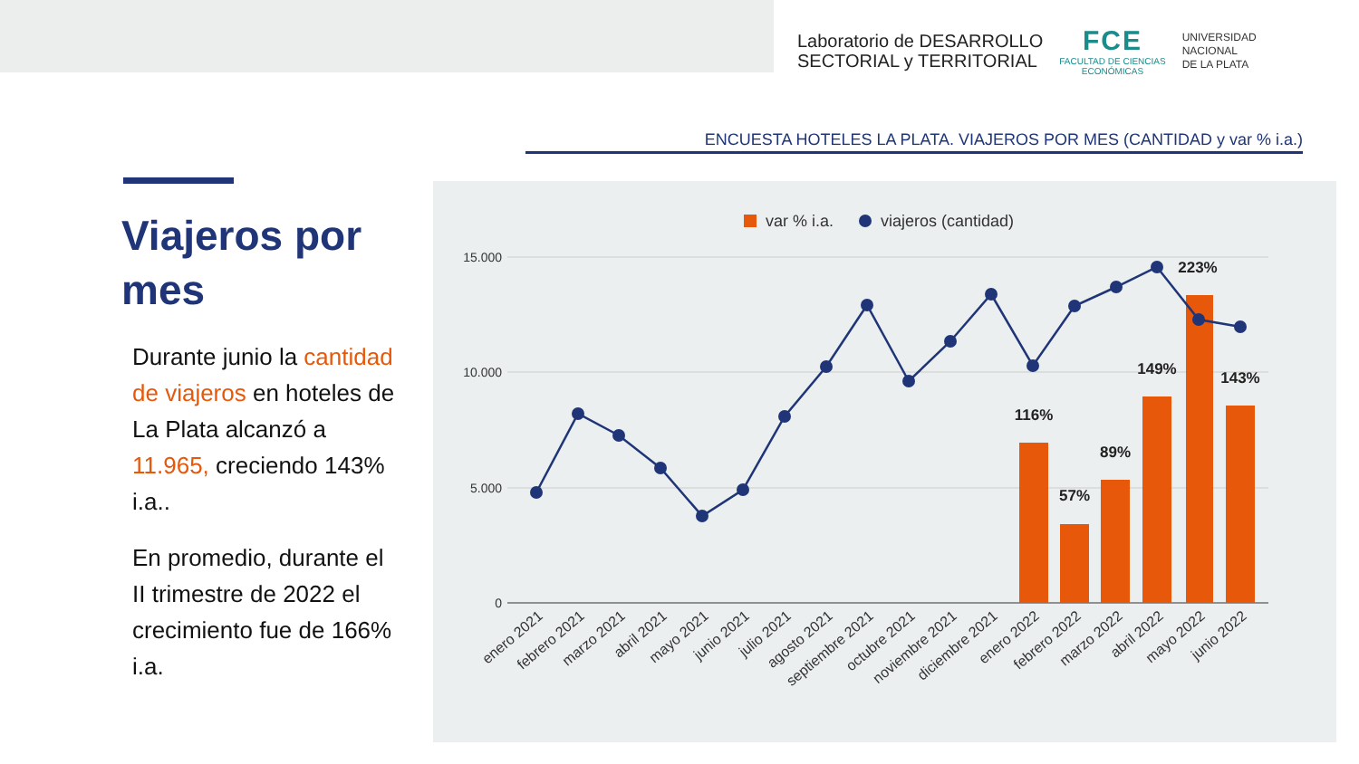Laboratorio de DESARROLLO
SECTORIAL y TERRITORIAL
FCE
FACULTAD DE CIENCIAS
ECONÓMICAS
UNIVERSIDAD
NACIONAL
DE LA PLATA
ENCUESTA HOTELES LA PLATA. VIAJEROS POR MES (CANTIDAD y var % i.a.)
Viajeros por mes
Durante junio la cantidad de viajeros en hoteles de La Plata alcanzó a 11.965, creciendo 143% i.a..
En promedio, durante el II trimestre de 2022 el crecimiento fue de 166% i.a.
var % i.a.
viajeros (cantidad)
15.000
10.000
5.000
0
116%
57%
89%
149%
223%
143%
enero 2021
febrero 2021
marzo 2021
abril 2021
mayo 2021
junio 2021
julio 2021
agosto 2021
septiembre 2021
octubre 2021
noviembre 2021
diciembre 2021
enero 2022
febrero 2022
marzo 2022
abril 2022
mayo 2022
junio 2022